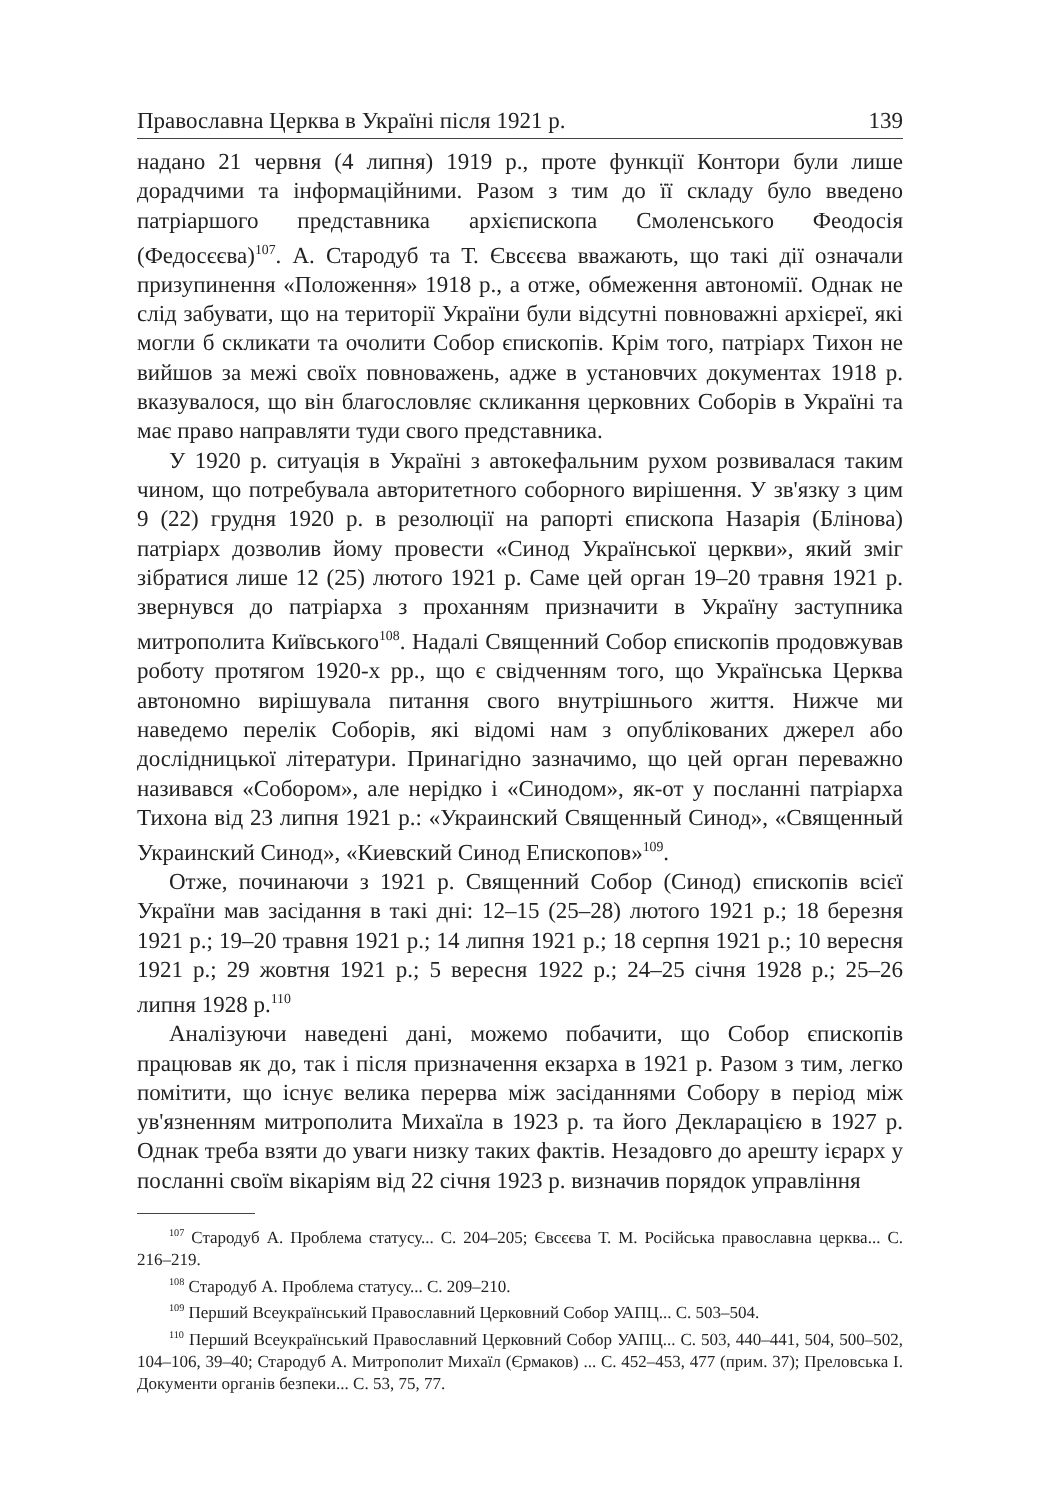Православна Церква в Україні після 1921 р. 139
надано 21 червня (4 липня) 1919 р., проте функції Контори були лише дорадчими та інформаційними. Разом з тим до її складу було введено патріаршого представника архієпископа Смоленського Феодосія (Федосєєва)<sup>107</sup>. А. Стародуб та Т. Євсєєва вважають, що такі дії означали призупинення «Положення» 1918 р., а отже, обмеження автономії. Однак не слід забувати, що на території України були відсутні повноважні архієреї, які могли б скликати та очолити Собор єпископів. Крім того, патріарх Тихон не вийшов за межі своїх повноважень, адже в установчих документах 1918 р. вказувалося, що він благословляє скликання церковних Соборів в Україні та має право направляти туди свого представника.
У 1920 р. ситуація в Україні з автокефальним рухом розвивалася таким чином, що потребувала авторитетного соборного вирішення. У зв'язку з цим 9 (22) грудня 1920 р. в резолюції на рапорті єпископа Назарія (Блінова) патріарх дозволив йому провести «Синод Української церкви», який зміг зібратися лише 12 (25) лютого 1921 р. Саме цей орган 19–20 травня 1921 р. звернувся до патріарха з проханням призначити в Україну заступника митрополита Київського<sup>108</sup>. Надалі Священний Собор єпископів продовжував роботу протягом 1920-х рр., що є свідченням того, що Українська Церква автономно вирішувала питання свого внутрішнього життя. Нижче ми наведемо перелік Соборів, які відомі нам з опублікованих джерел або дослідницької літератури. Принагідно зазначимо, що цей орган переважно називався «Собором», але нерідко і «Синодом», як-от у посланні патріарха Тихона від 23 липня 1921 р.: «Украинский Священный Синод», «Священный Украинский Синод», «Киевский Синод Епископов»<sup>109</sup>.
Отже, починаючи з 1921 р. Священний Собор (Синод) єпископів всієї України мав засідання в такі дні: 12–15 (25–28) лютого 1921 р.; 18 березня 1921 р.; 19–20 травня 1921 р.; 14 липня 1921 р.; 18 серпня 1921 р.; 10 вересня 1921 р.; 29 жовтня 1921 р.; 5 вересня 1922 р.; 24–25 січня 1928 р.; 25–26 липня 1928 р.<sup>110</sup>
Аналізуючи наведені дані, можемо побачити, що Собор єпископів працював як до, так і після призначення екзарха в 1921 р. Разом з тим, легко помітити, що існує велика перерва між засіданнями Собору в період між ув'язненням митрополита Михаїла в 1923 р. та його Декларацією в 1927 р. Однак треба взяти до уваги низку таких фактів. Незадовго до арешту ієрарх у посланні своїм вікаріям від 22 січня 1923 р. визначив порядок управління
<sup>107</sup> Стародуб А. Проблема статусу... С. 204–205; Євсєєва Т. М. Російська православна церква... С. 216–219.
<sup>108</sup> Стародуб А. Проблема статусу... С. 209–210.
<sup>109</sup> Перший Всеукраїнський Православний Церковний Собор УАПЦ... С. 503–504.
<sup>110</sup> Перший Всеукраїнський Православний Церковний Собор УАПЦ... С. 503, 440–441, 504, 500–502, 104–106, 39–40; Стародуб А. Митрополит Михаїл (Єрмаков) ... С. 452–453, 477 (прим. 37); Преловська І. Документи органів безпеки... С. 53, 75, 77.